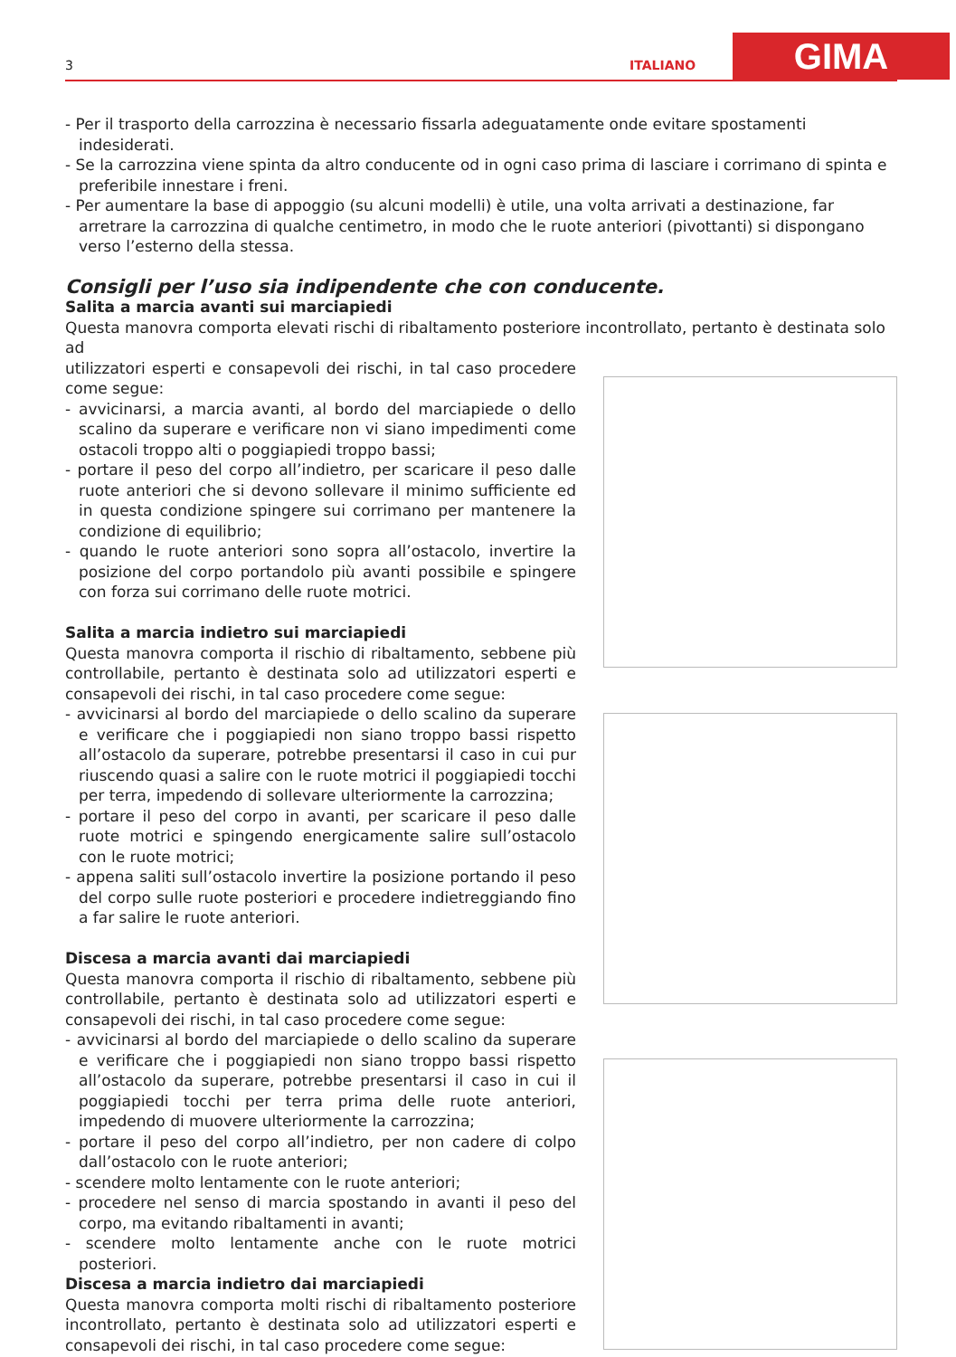3 ITALIANO GIMA
- Per il trasporto della carrozzina è necessario fissarla adeguatamente onde evitare spostamenti indesiderati.
- Se la carrozzina viene spinta da altro conducente od in ogni caso prima di lasciare i corrimano di spinta e preferibile innestare i freni.
- Per aumentare la base di appoggio (su alcuni modelli) è utile, una volta arrivati a destinazione, far arretrare la carrozzina di qualche centimetro, in modo che le ruote anteriori (pivottanti) si dispongano verso l’esterno della stessa.
Consigli per l’uso sia indipendente che con conducente.
Salita a marcia avanti sui marciapiedi
Questa manovra comporta elevati rischi di ribaltamento posteriore incontrollato, pertanto è destinata solo ad
utilizzatori esperti e consapevoli dei rischi, in tal caso procedere come segue:
- avvicinarsi, a marcia avanti, al bordo del marciapiede o dello scalino da superare e verificare non vi siano impedimenti come ostacoli troppo alti o poggiapiedi troppo bassi;
- portare il peso del corpo all’indietro, per scaricare il peso dalle ruote anteriori che si devono sollevare il minimo sufficiente ed in questa condizione spingere sui corrimano per mantenere la condizione di equilibrio;
- quando le ruote anteriori sono sopra all’ostacolo, invertire la posizione del corpo portandolo più avanti possibile e spingere con forza sui corrimano delle ruote motrici.
Salita a marcia indietro sui marciapiedi
Questa manovra comporta il rischio di ribaltamento, sebbene più controllabile, pertanto è destinata solo ad utilizzatori esperti e consapevoli dei rischi, in tal caso procedere come segue:
- avvicinarsi al bordo del marciapiede o dello scalino da superare e verificare che i poggiapiedi non siano troppo bassi rispetto all’ostacolo da superare, potrebbe presentarsi il caso in cui pur riuscendo quasi a salire con le ruote motrici il poggiapiedi tocchi per terra, impedendo di sollevare ulteriormente la carrozzina;
- portare il peso del corpo in avanti, per scaricare il peso dalle ruote motrici e spingendo energicamente salire sull’ostacolo con le ruote motrici;
- appena saliti sull’ostacolo invertire la posizione portando il peso del corpo sulle ruote posteriori e procedere indietreggiando fino a far salire le ruote anteriori.
Discesa a marcia avanti dai marciapiedi
Questa manovra comporta il rischio di ribaltamento, sebbene più controllabile, pertanto è destinata solo ad utilizzatori esperti e consapevoli dei rischi, in tal caso procedere come segue:
- avvicinarsi al bordo del marciapiede o dello scalino da superare e verificare che i poggiapiedi non siano troppo bassi rispetto all’ostacolo da superare, potrebbe presentarsi il caso in cui il poggiapiedi tocchi per terra prima delle ruote anteriori, impedendo di muovere ulteriormente la carrozzina;
- portare il peso del corpo all’indietro, per non cadere di colpo dall’ostacolo con le ruote anteriori;
- scendere molto lentamente con le ruote anteriori;
- procedere nel senso di marcia spostando in avanti il peso del corpo, ma evitando ribaltamenti in avanti;
- scendere molto lentamente anche con le ruote motrici posteriori.
Discesa a marcia indietro dai marciapiedi
Questa manovra comporta molti rischi di ribaltamento posteriore incontrollato, pertanto è destinata solo ad utilizzatori esperti e consapevoli dei rischi, in tal caso procedere come segue: